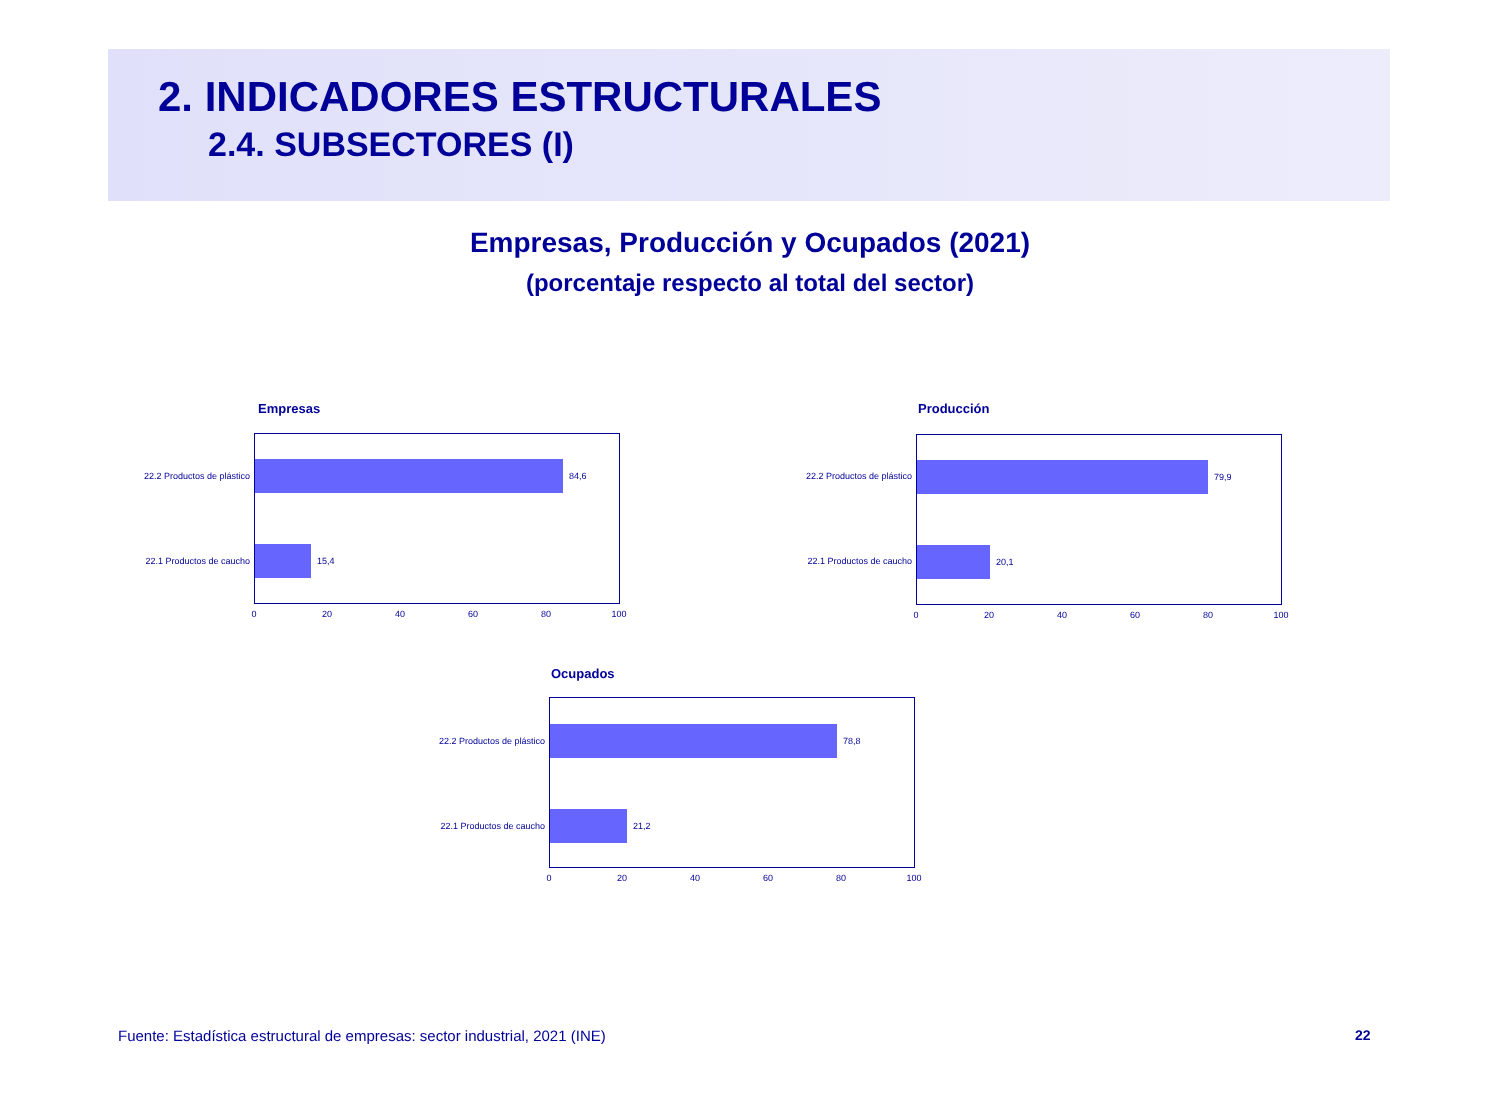2. INDICADORES ESTRUCTURALES
2.4. SUBSECTORES (I)
Empresas, Producción y Ocupados (2021)
(porcentaje respecto al total del sector)
Empresas
22.2 Productos de plástico
22.1 Productos de caucho
84,6
15,4
0 20 40 60 80 100
Producción
22.2 Productos de plástico
22.1 Productos de caucho
79,9
20,1
0 20 40 60 80 100
Ocupados
22.2 Productos de plástico
22.1 Productos de caucho
78,8
21,2
0 20 40 60 80 100
Fuente: Estadística estructural de empresas: sector industrial, 2021 (INE)
22